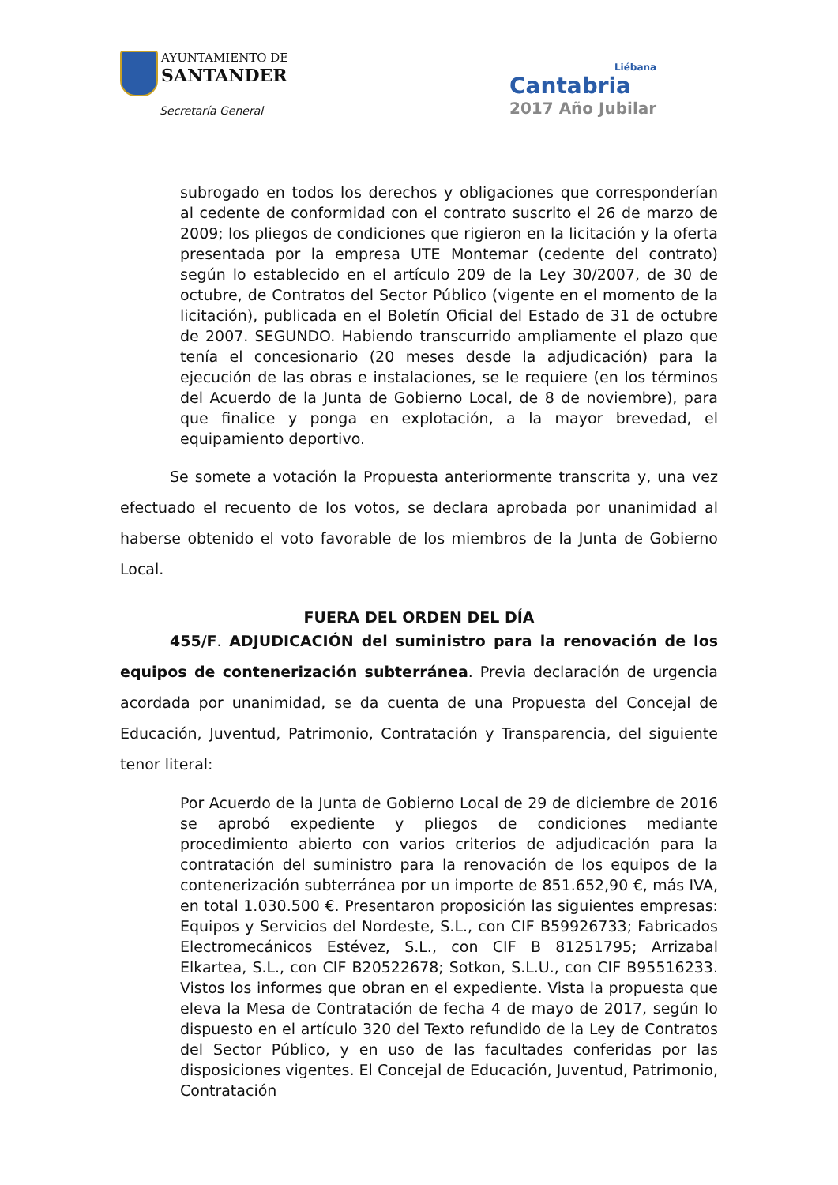AYUNTAMIENTO DE
SANTANDER
Secretaría General
Liébana
Cantabria
2017 Año Jubilar
subrogado en todos los derechos y obligaciones que corresponderían al cedente de conformidad con el contrato suscrito el 26 de marzo de 2009; los pliegos de condiciones que rigieron en la licitación y la oferta presentada por la empresa UTE Montemar (cedente del contrato) según lo establecido en el artículo 209 de la Ley 30/2007, de 30 de octubre, de Contratos del Sector Público (vigente en el momento de la licitación), publicada en el Boletín Oficial del Estado de 31 de octubre de 2007. SEGUNDO. Habiendo transcurrido ampliamente el plazo que tenía el concesionario (20 meses desde la adjudicación) para la ejecución de las obras e instalaciones, se le requiere (en los términos del Acuerdo de la Junta de Gobierno Local, de 8 de noviembre), para que finalice y ponga en explotación, a la mayor brevedad, el equipamiento deportivo.
Se somete a votación la Propuesta anteriormente transcrita y, una vez efectuado el recuento de los votos, se declara aprobada por unanimidad al haberse obtenido el voto favorable de los miembros de la Junta de Gobierno Local.
FUERA DEL ORDEN DEL DÍA
455/F. ADJUDICACIÓN del suministro para la renovación de los equipos de contenerización subterránea. Previa declaración de urgencia acordada por unanimidad, se da cuenta de una Propuesta del Concejal de Educación, Juventud, Patrimonio, Contratación y Transparencia, del siguiente tenor literal:
Por Acuerdo de la Junta de Gobierno Local de 29 de diciembre de 2016 se aprobó expediente y pliegos de condiciones mediante procedimiento abierto con varios criterios de adjudicación para la contratación del suministro para la renovación de los equipos de la contenerización subterránea por un importe de 851.652,90 €, más IVA, en total 1.030.500 €. Presentaron proposición las siguientes empresas: Equipos y Servicios del Nordeste, S.L., con CIF B59926733; Fabricados Electromecánicos Estévez, S.L., con CIF B 81251795; Arrizabal Elkartea, S.L., con CIF B20522678; Sotkon, S.L.U., con CIF B95516233. Vistos los informes que obran en el expediente. Vista la propuesta que eleva la Mesa de Contratación de fecha 4 de mayo de 2017, según lo dispuesto en el artículo 320 del Texto refundido de la Ley de Contratos del Sector Público, y en uso de las facultades conferidas por las disposiciones vigentes. El Concejal de Educación, Juventud, Patrimonio, Contratación